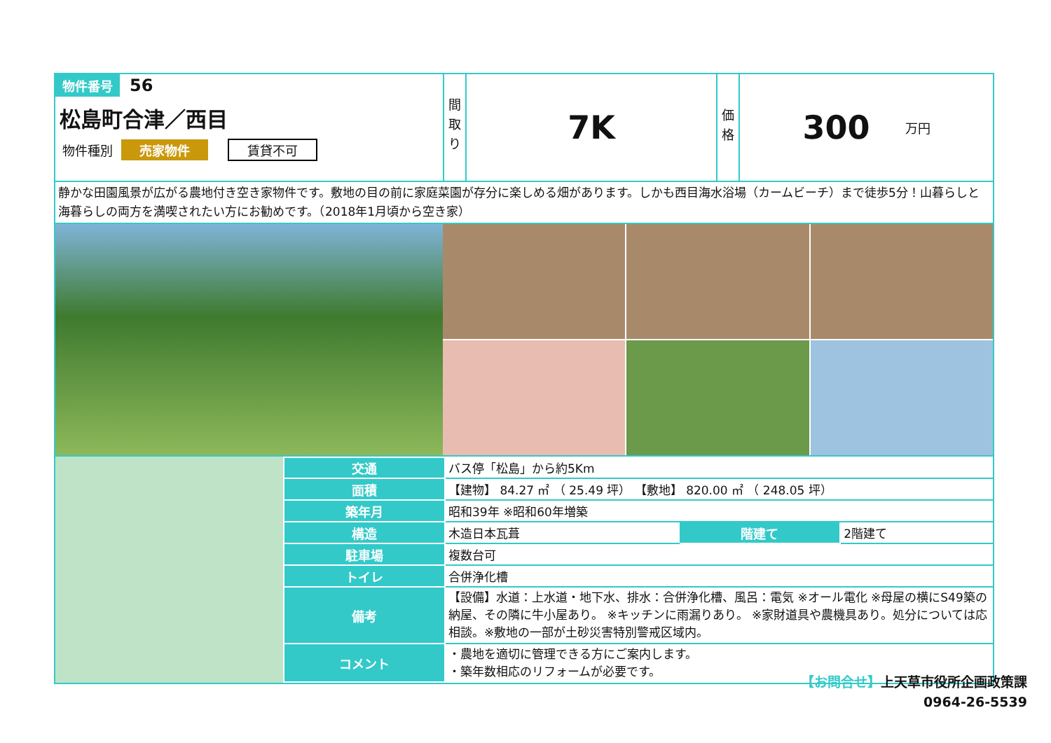物件番号 56
松島町合津／西目
物件種別 売家物件 賃貸不可
間
取
り
7K
価
格
300 万円
静かな田園風景が広がる農地付き空き家物件です。敷地の目の前に家庭菜園が存分に楽しめる畑があります。しかも西目海水浴場（カームビーチ）まで徒歩5分！山暮らしと海暮らしの両方を満喫されたい方にお勧めです。（2018年1月頃から空き家）
| 交通 | バス停「松島」から約5Km | | |
| 面積 | 【建物】 84.27 ㎡ （ 25.49 坪） 【敷地】 820.00 ㎡ （ 248.05 坪） | | |
| 築年月 | 昭和39年 ※昭和60年増築 | | |
| 構造 | 木造日本瓦葺 | 階建て | 2階建て |
| 駐車場 | 複数台可 | | |
| トイレ | 合併浄化槽 | | |
| 備考 | 【設備】水道：上水道・地下水、排水：合併浄化槽、風呂：電気 ※オール電化 ※母屋の横にS49築の納屋、その隣に牛小屋あり。 ※キッチンに雨漏りあり。 ※家財道具や農機具あり。処分については応相談。※敷地の一部が土砂災害特別警戒区域内。 | | |
| コメント | ・農地を適切に管理できる方にご案内します。 ・築年数相応のリフォームが必要です。 | | |
【お問合せ】上天草市役所企画政策課
0964-26-5539